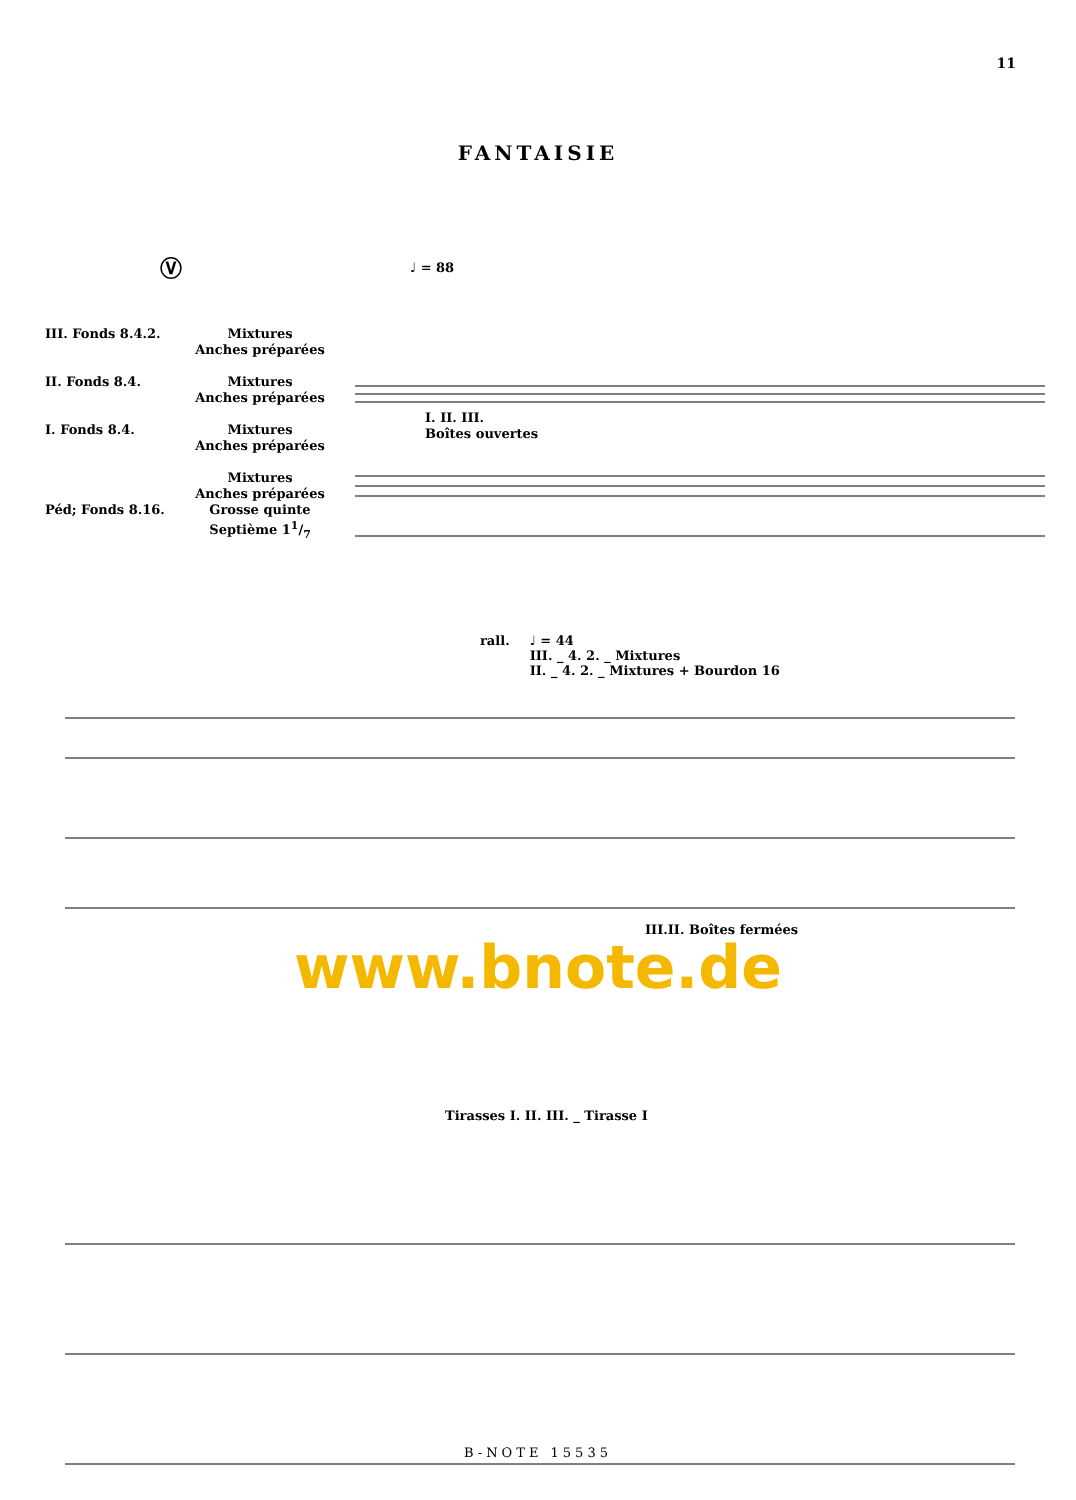11
FANTAISIE
Ⓥ
♩ = 88
III. Fonds 8.4.2.
II. Fonds 8.4.
I. Fonds 8.4.
Péd; Fonds 8.16.
Mixtures
Anches préparées
Mixtures
Anches préparées
Mixtures
Anches préparées
Mixtures
Anches préparées
Grosse quinte
Septième 11/7
I. II. III.
Boîtes ouvertes
rall. ♩ = 44
III. _ 4. 2. _ Mixtures
II. _ 4. 2. _ Mixtures + Bourdon 16
www.bnote.de
III.II. Boîtes fermées
Tirasses I. II. III. _ Tirasse I
B-NOTE 15535